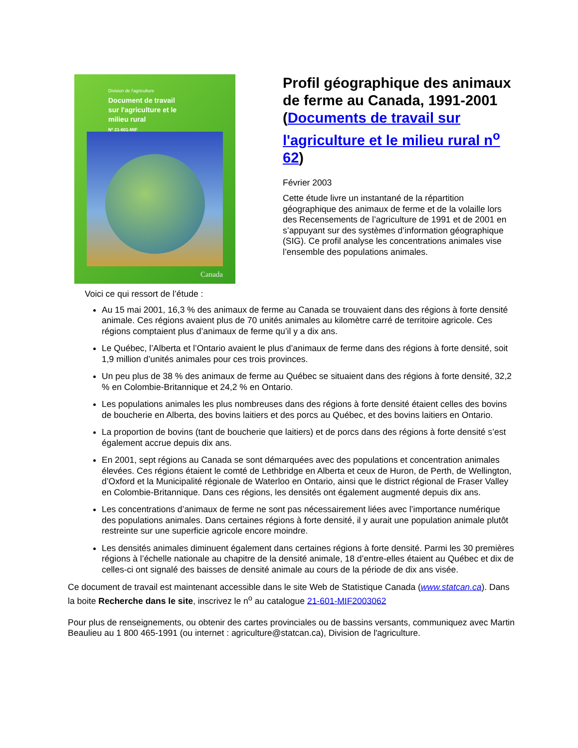Division de l'agriculture
Document de travail
sur l'agriculture et le
milieu rural
Nº 21-601-MIF
Canada
Profil géographique des animaux de ferme au Canada, 1991-2001 (Documents de travail sur l'agriculture et le milieu rural n<sup>o</sup> 62)
Février 2003
Cette étude livre un instantané de la répartition géographique des animaux de ferme et de la volaille lors des Recensements de l’agriculture de 1991 et de 2001 en s’appuyant sur des systèmes d’information géographique (SIG). Ce profil analyse les concentrations animales vise l’ensemble des populations animales.
Voici ce qui ressort de l’étude :
Au 15 mai 2001, 16,3 % des animaux de ferme au Canada se trouvaient dans des régions à forte densité animale. Ces régions avaient plus de 70 unités animales au kilomètre carré de territoire agricole. Ces régions comptaient plus d’animaux de ferme qu’il y a dix ans.
Le Québec, l’Alberta et l’Ontario avaient le plus d’animaux de ferme dans des régions à forte densité, soit 1,9 million d’unités animales pour ces trois provinces.
Un peu plus de 38 % des animaux de ferme au Québec se situaient dans des régions à forte densité, 32,2 % en Colombie-Britannique et 24,2 % en Ontario.
Les populations animales les plus nombreuses dans des régions à forte densité étaient celles des bovins de boucherie en Alberta, des bovins laitiers et des porcs au Québec, et des bovins laitiers en Ontario.
La proportion de bovins (tant de boucherie que laitiers) et de porcs dans des régions à forte densité s’est également accrue depuis dix ans.
En 2001, sept régions au Canada se sont démarquées avec des populations et concentration animales élevées. Ces régions étaient le comté de Lethbridge en Alberta et ceux de Huron, de Perth, de Wellington, d’Oxford et la Municipalité régionale de Waterloo en Ontario, ainsi que le district régional de Fraser Valley en Colombie-Britannique. Dans ces régions, les densités ont également augmenté depuis dix ans.
Les concentrations d’animaux de ferme ne sont pas nécessairement liées avec l’importance numérique des populations animales. Dans certaines régions à forte densité, il y aurait une population animale plutôt restreinte sur une superficie agricole encore moindre.
Les densités animales diminuent également dans certaines régions à forte densité. Parmi les 30 premières régions à l’échelle nationale au chapitre de la densité animale, 18 d’entre-elles étaient au Québec et dix de celles-ci ont signalé des baisses de densité animale au cours de la période de dix ans visée.
Ce document de travail est maintenant accessible dans le site Web de Statistique Canada (www.statcan.ca). Dans la boite Recherche dans le site, inscrivez le n<sup>o</sup> au catalogue 21-601-MIF2003062
Pour plus de renseignements, ou obtenir des cartes provinciales ou de bassins versants, communiquez avec Martin Beaulieu au 1 800 465-1991 (ou internet : agriculture@statcan.ca), Division de l'agriculture.